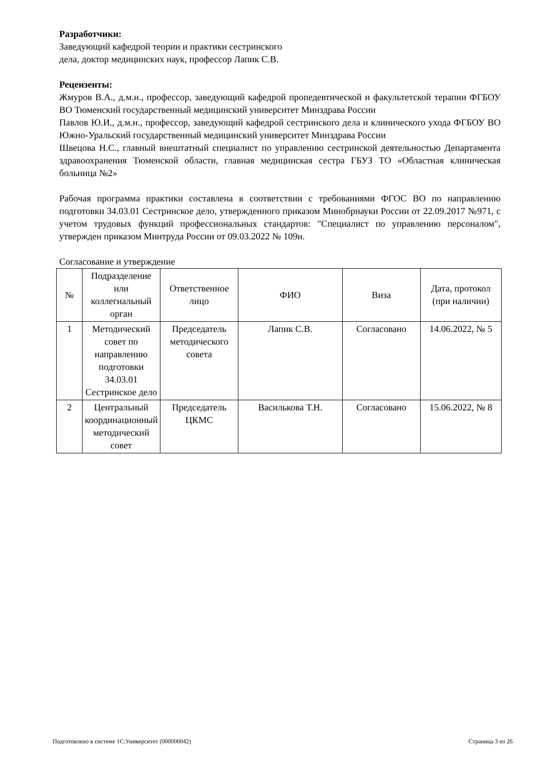Разработчики:
Заведующий кафедрой теории и практики сестринского
дела, доктор медицинских наук, профессор Лапик С.В.
Рецензенты:
Жмуров В.А., д.м.н., профессор, заведующий кафедрой пропедевтической и факультетской терапии ФГБОУ ВО Тюменский государственный медицинский университет Минздрава России
Павлов Ю.И., д.м.н., профессор, заведующий кафедрой сестринского дела и клинического ухода ФГБОУ ВО Южно-Уральский государственный медицинский университет Минздрава России
Швецова Н.С., главный внештатный специалист по управлению сестринской деятельностью Департамента здравоохранения Тюменской области, главная медицинская сестра ГБУЗ ТО «Областная клиническая больница №2»
Рабочая программа практики составлена в соответствии с требованиями ФГОС ВО по направлению подготовки 34.03.01 Сестринское дело, утвержденного приказом Минобрнауки России от 22.09.2017 №971, с учетом трудовых функций профессиональных стандартов: "Специалист по управлению персоналом", утвержден приказом Минтруда России от 09.03.2022 № 109н.
Согласование и утверждение
| № | Подразделение или коллегиальный орган | Ответственное лицо | ФИО | Виза | Дата, протокол (при наличии) |
| --- | --- | --- | --- | --- | --- |
| 1 | Методический совет по направлению подготовки 34.03.01 Сестринское дело | Председатель методического совета | Лапик С.В. | Согласовано | 14.06.2022, № 5 |
| 2 | Центральный координационный методический совет | Председатель ЦКМС | Василькова Т.Н. | Согласовано | 15.06.2022, № 8 |
Подготовлено в системе 1С:Университет (000000042) Страница 3 из 26